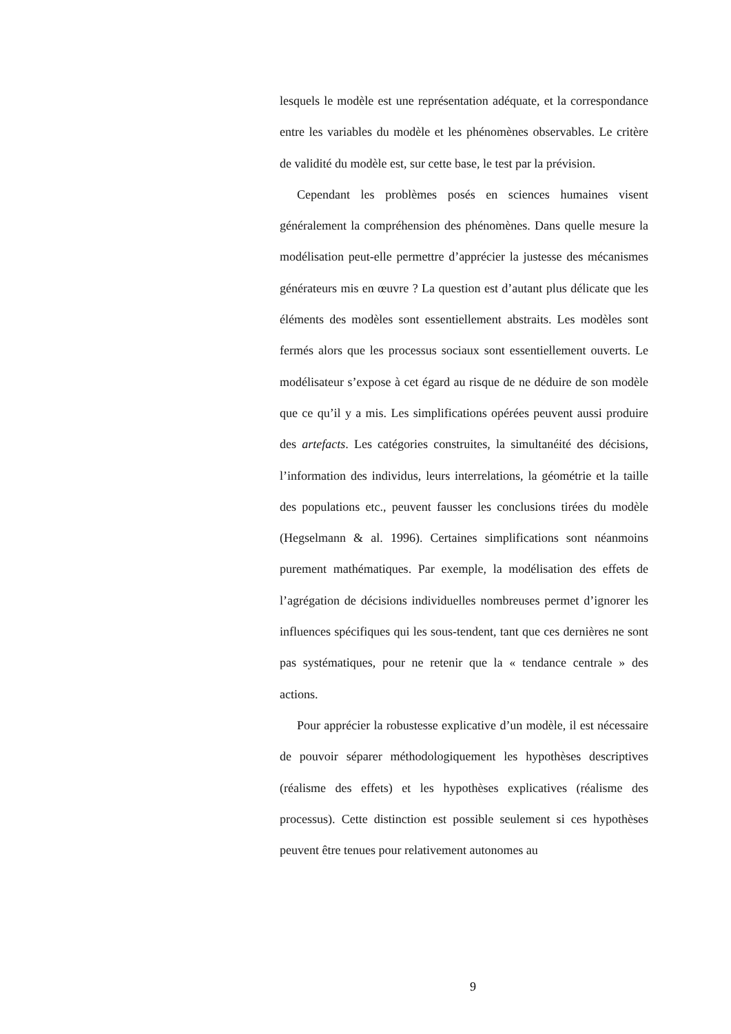lesquels le modèle est une représentation adéquate, et la correspondance entre les variables du modèle et les phénomènes observables. Le critère de validité du modèle est, sur cette base, le test par la prévision.
Cependant les problèmes posés en sciences humaines visent généralement la compréhension des phénomènes. Dans quelle mesure la modélisation peut-elle permettre d’apprécier la justesse des mécanismes générateurs mis en œuvre ? La question est d’autant plus délicate que les éléments des modèles sont essentiellement abstraits. Les modèles sont fermés alors que les processus sociaux sont essentiellement ouverts. Le modélisateur s’expose à cet égard au risque de ne déduire de son modèle que ce qu’il y a mis. Les simplifications opérées peuvent aussi produire des artefacts. Les catégories construites, la simultanéité des décisions, l’information des individus, leurs interrelations, la géométrie et la taille des populations etc., peuvent fausser les conclusions tirées du modèle (Hegselmann & al. 1996). Certaines simplifications sont néanmoins purement mathématiques. Par exemple, la modélisation des effets de l’agrégation de décisions individuelles nombreuses permet d’ignorer les influences spécifiques qui les sous-tendent, tant que ces dernières ne sont pas systématiques, pour ne retenir que la « tendance centrale » des actions.
Pour apprécier la robustesse explicative d’un modèle, il est nécessaire de pouvoir séparer méthodologiquement les hypothèses descriptives (réalisme des effets) et les hypothèses explicatives (réalisme des processus). Cette distinction est possible seulement si ces hypothèses peuvent être tenues pour relativement autonomes au
9